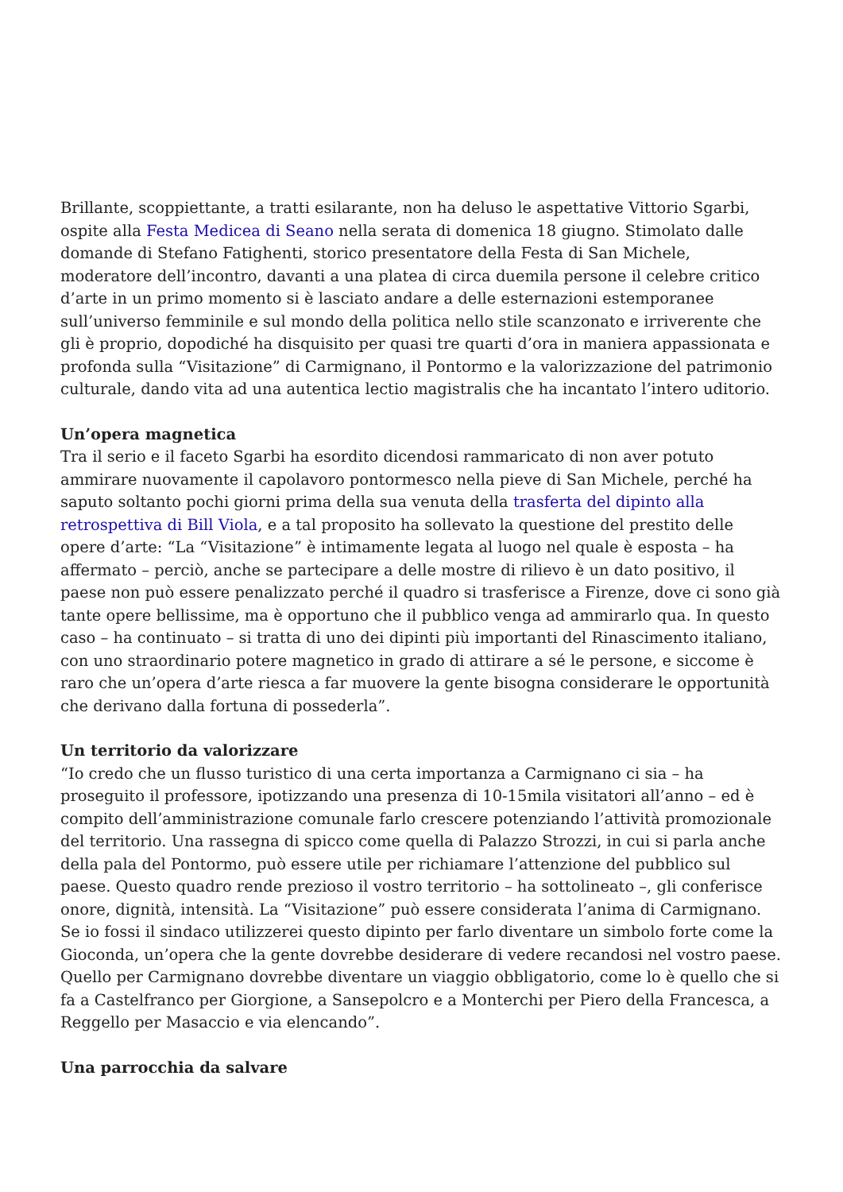Brillante, scoppiettante, a tratti esilarante, non ha deluso le aspettative Vittorio Sgarbi, ospite alla Festa Medicea di Seano nella serata di domenica 18 giugno. Stimolato dalle domande di Stefano Fatighenti, storico presentatore della Festa di San Michele, moderatore dell’incontro, davanti a una platea di circa duemila persone il celebre critico d’arte in un primo momento si è lasciato andare a delle esternazioni estemporanee sull’universo femminile e sul mondo della politica nello stile scanzonato e irriverente che gli è proprio, dopodiché ha disquisito per quasi tre quarti d’ora in maniera appassionata e profonda sulla “Visitazione” di Carmignano, il Pontormo e la valorizzazione del patrimonio culturale, dando vita ad una autentica lectio magistralis che ha incantato l’intero uditorio.
Un’opera magnetica
Tra il serio e il faceto Sgarbi ha esordito dicendosi rammaricato di non aver potuto ammirare nuovamente il capolavoro pontormesco nella pieve di San Michele, perché ha saputo soltanto pochi giorni prima della sua venuta della trasferta del dipinto alla retrospettiva di Bill Viola, e a tal proposito ha sollevato la questione del prestito delle opere d’arte: “La “Visitazione” è intimamente legata al luogo nel quale è esposta – ha affermato – perciò, anche se partecipare a delle mostre di rilievo è un dato positivo, il paese non può essere penalizzato perché il quadro si trasferisce a Firenze, dove ci sono già tante opere bellissime, ma è opportuno che il pubblico venga ad ammirarlo qua. In questo caso – ha continuato – si tratta di uno dei dipinti più importanti del Rinascimento italiano, con uno straordinario potere magnetico in grado di attirare a sé le persone, e siccome è raro che un’opera d’arte riesca a far muovere la gente bisogna considerare le opportunità che derivano dalla fortuna di possederla”.
Un territorio da valorizzare
“Io credo che un flusso turistico di una certa importanza a Carmignano ci sia – ha proseguito il professore, ipotizzando una presenza di 10-15mila visitatori all’anno – ed è compito dell’amministrazione comunale farlo crescere potenziando l’attività promozionale del territorio. Una rassegna di spicco come quella di Palazzo Strozzi, in cui si parla anche della pala del Pontormo, può essere utile per richiamare l’attenzione del pubblico sul paese. Questo quadro rende prezioso il vostro territorio – ha sottolineato –, gli conferisce onore, dignità, intensità. La “Visitazione” può essere considerata l’anima di Carmignano. Se io fossi il sindaco utilizzerei questo dipinto per farlo diventare un simbolo forte come la Gioconda, un’opera che la gente dovrebbe desiderare di vedere recandosi nel vostro paese. Quello per Carmignano dovrebbe diventare un viaggio obbligatorio, come lo è quello che si fa a Castelfranco per Giorgione, a Sansepolcro e a Monterchi per Piero della Francesca, a Reggello per Masaccio e via elencando”.
Una parrocchia da salvare